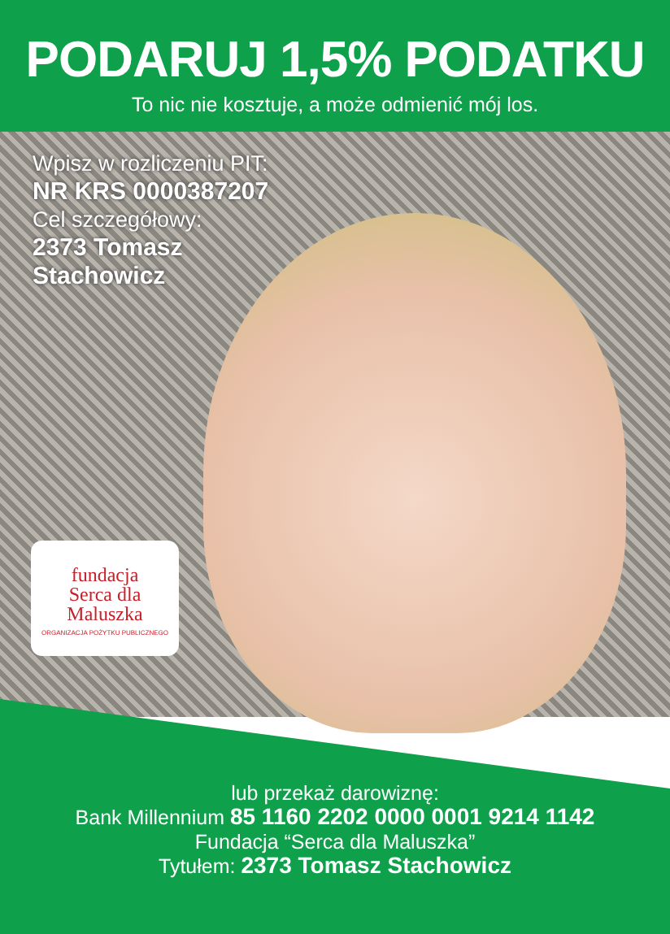PODARUJ 1,5% PODATKU
To nic nie kosztuje, a może odmienić mój los.
Wpisz w rozliczeniu PIT:
NR KRS 0000387207
Cel szczegółowy:
2373 Tomasz
Stachowicz
fundacja
Serca dla
Maluszka
ORGANIZACJA POŻYTKU PUBLICZNEGO
lub przekaż darowiznę:
Bank Millennium 85 1160 2202 0000 0001 9214 1142
Fundacja “Serca dla Maluszka”
Tytułem: 2373 Tomasz Stachowicz